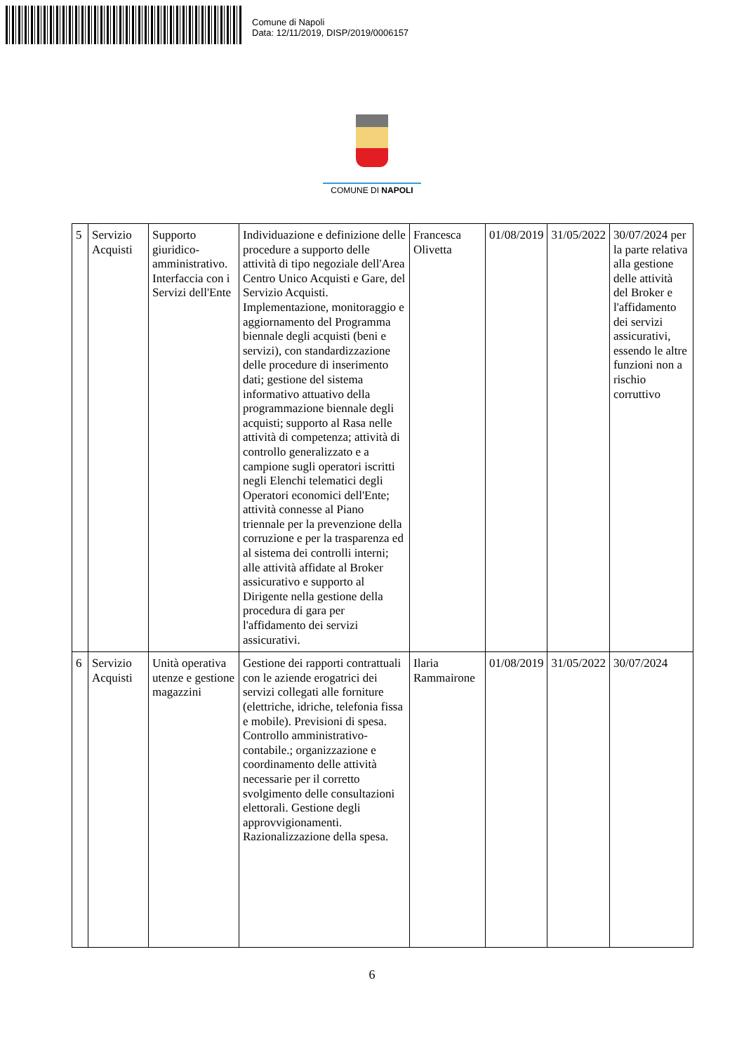Comune di Napoli
Data: 12/11/2019, DISP/2019/0006157
COMUNE DI NAPOLI
| 5 | Servizio Acquisti | Supporto giuridico-amministrativo. Interfaccia con i Servizi dell'Ente | Individuazione e definizione delle procedure a supporto delle attività di tipo negoziale dell'Area Centro Unico Acquisti e Gare, del Servizio Acquisti. Implementazione, monitoraggio e aggiornamento del Programma biennale degli acquisti (beni e servizi), con standardizzazione delle procedure di inserimento dati; gestione del sistema informativo attuativo della programmazione biennale degli acquisti; supporto al Rasa nelle attività di competenza; attività di controllo generalizzato e a campione sugli operatori iscritti negli Elenchi telematici degli Operatori economici dell'Ente; attività connesse al Piano triennale per la prevenzione della corruzione e per la trasparenza ed al sistema dei controlli interni; alle attività affidate al Broker assicurativo e supporto al Dirigente nella gestione della procedura di gara per l'affidamento dei servizi assicurativi. | Francesca Olivetta | 01/08/2019 | 31/05/2022 | 30/07/2024 per la parte relativa alla gestione delle attività del Broker e l'affidamento dei servizi assicurativi, essendo le altre funzioni non a rischio corruttivo |
| 6 | Servizio Acquisti | Unità operativa utenze e gestione magazzini | Gestione dei rapporti contrattuali con le aziende erogatrici dei servizi collegati alle forniture (elettriche, idriche, telefonia fissa e mobile). Previsioni di spesa. Controllo amministrativo-contabile.; organizzazione e coordinamento delle attività necessarie per il corretto svolgimento delle consultazioni elettorali. Gestione degli approvvigionamenti. Razionalizzazione della spesa. | Ilaria Rammairone | 01/08/2019 | 31/05/2022 | 30/07/2024 |
6